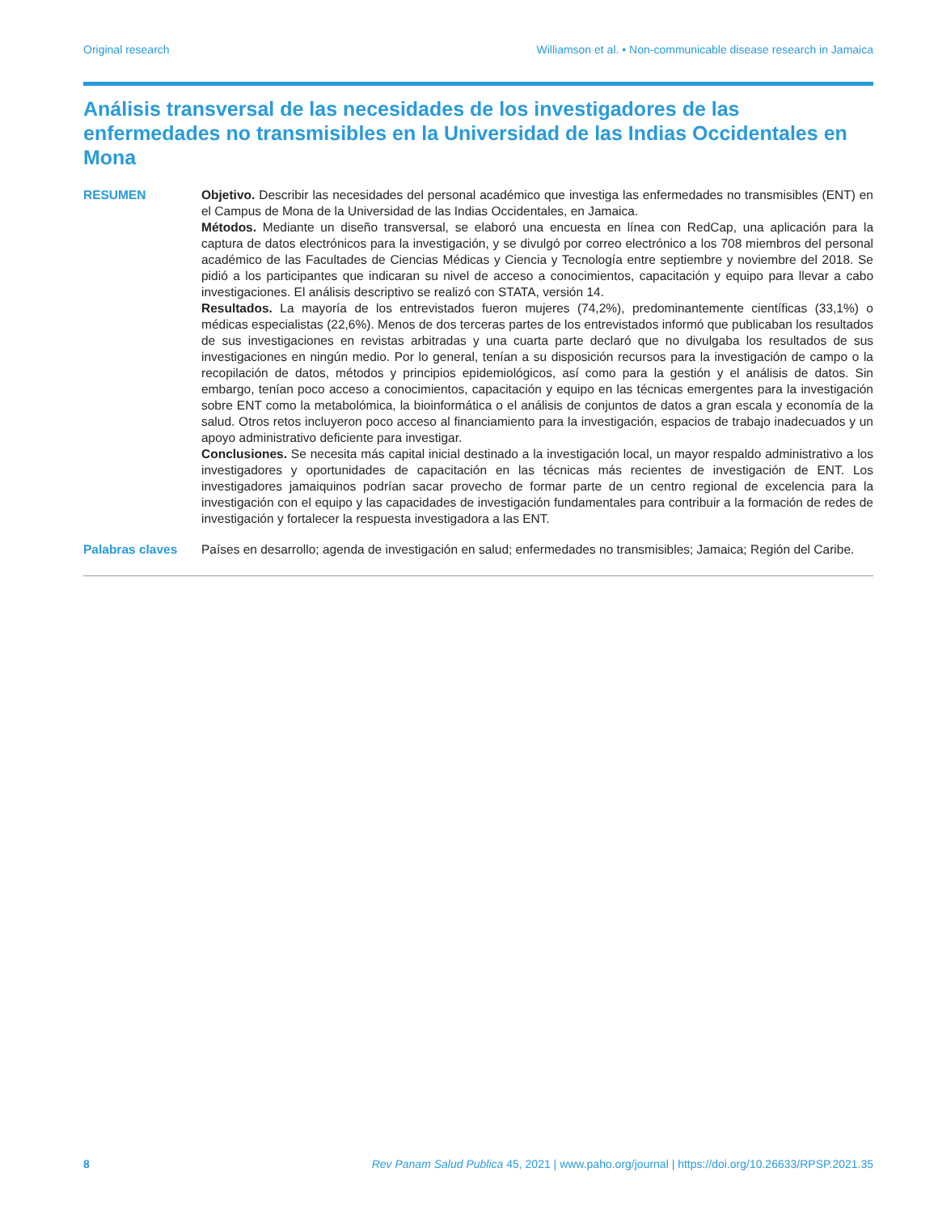Original research Williamson et al. • Non-communicable disease research in Jamaica
Análisis transversal de las necesidades de los investigadores de las enfermedades no transmisibles en la Universidad de las Indias Occidentales en Mona
RESUMEN Objetivo. Describir las necesidades del personal académico que investiga las enfermedades no transmisibles (ENT) en el Campus de Mona de la Universidad de las Indias Occidentales, en Jamaica.
Métodos. Mediante un diseño transversal, se elaboró una encuesta en línea con RedCap, una aplicación para la captura de datos electrónicos para la investigación, y se divulgó por correo electrónico a los 708 miembros del personal académico de las Facultades de Ciencias Médicas y Ciencia y Tecnología entre septiembre y noviembre del 2018. Se pidió a los participantes que indicaran su nivel de acceso a conocimientos, capacitación y equipo para llevar a cabo investigaciones. El análisis descriptivo se realizó con STATA, versión 14.
Resultados. La mayoría de los entrevistados fueron mujeres (74,2%), predominantemente científicas (33,1%) o médicas especialistas (22,6%). Menos de dos terceras partes de los entrevistados informó que publicaban los resultados de sus investigaciones en revistas arbitradas y una cuarta parte declaró que no divulgaba los resultados de sus investigaciones en ningún medio. Por lo general, tenían a su disposición recursos para la investigación de campo o la recopilación de datos, métodos y principios epidemiológicos, así como para la gestión y el análisis de datos. Sin embargo, tenían poco acceso a conocimientos, capacitación y equipo en las técnicas emergentes para la investigación sobre ENT como la metabolómica, la bioinformática o el análisis de conjuntos de datos a gran escala y economía de la salud. Otros retos incluyeron poco acceso al financiamiento para la investigación, espacios de trabajo inadecuados y un apoyo administrativo deficiente para investigar.
Conclusiones. Se necesita más capital inicial destinado a la investigación local, un mayor respaldo administrativo a los investigadores y oportunidades de capacitación en las técnicas más recientes de investigación de ENT. Los investigadores jamaiquinos podrían sacar provecho de formar parte de un centro regional de excelencia para la investigación con el equipo y las capacidades de investigación fundamentales para contribuir a la formación de redes de investigación y fortalecer la respuesta investigadora a las ENT.
Palabras claves Países en desarrollo; agenda de investigación en salud; enfermedades no transmisibles; Jamaica; Región del Caribe.
8 Rev Panam Salud Publica 45, 2021 | www.paho.org/journal | https://doi.org/10.26633/RPSP.2021.35